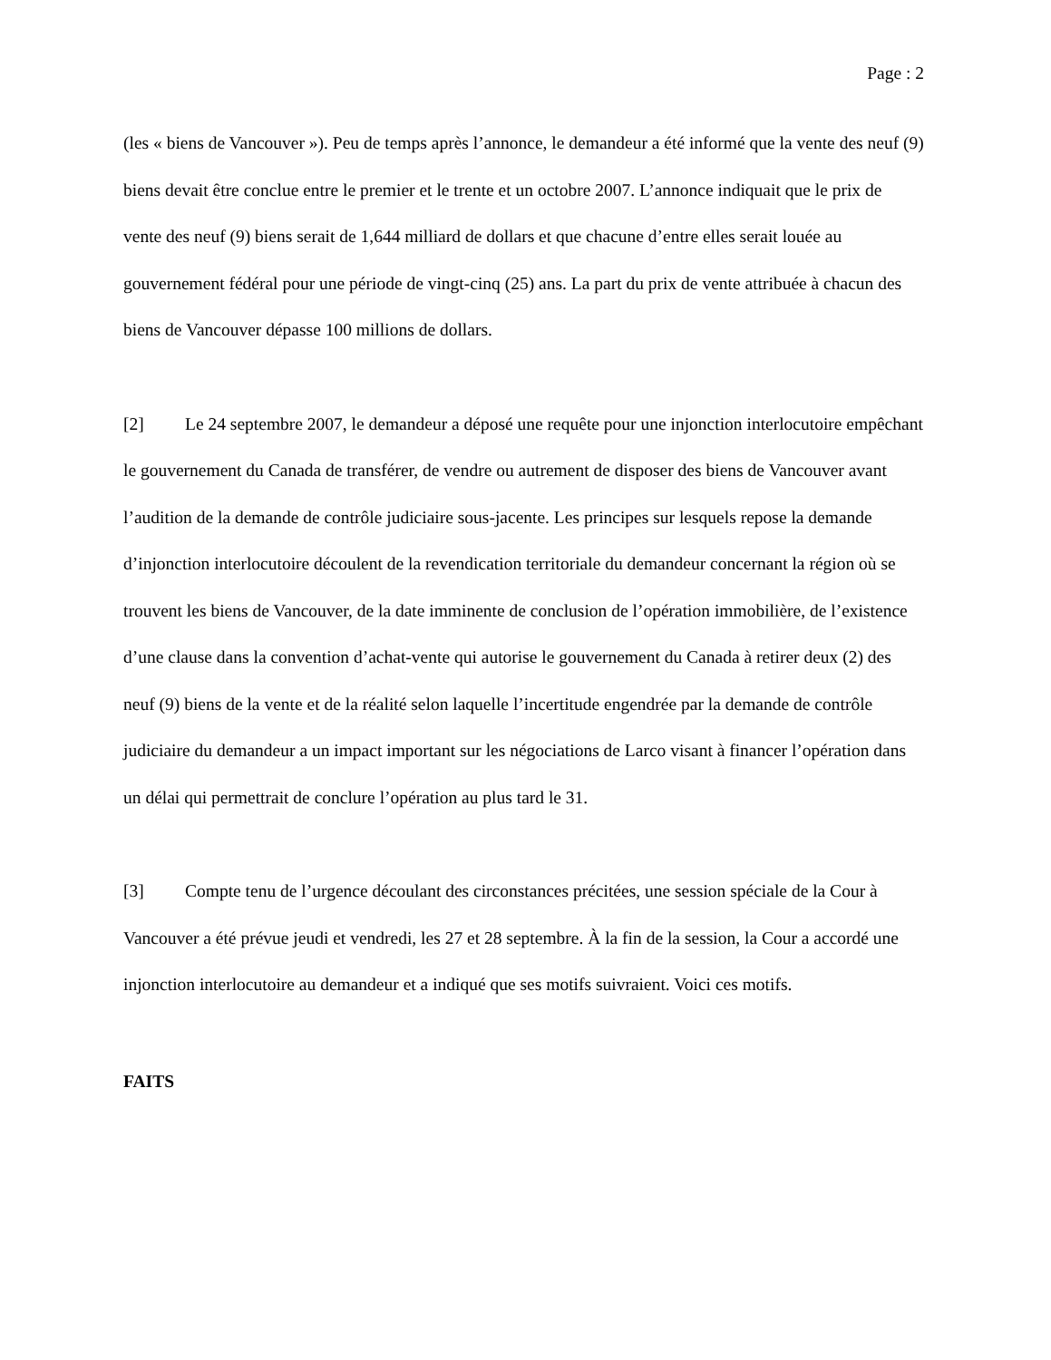Page : 2
(les « biens de Vancouver »). Peu de temps après l’annonce, le demandeur a été informé que la vente des neuf (9) biens devait être conclue entre le premier et le trente et un octobre 2007. L’annonce indiquait que le prix de vente des neuf (9) biens serait de 1,644 milliard de dollars et que chacune d’entre elles serait louée au gouvernement fédéral pour une période de vingt-cinq (25) ans. La part du prix de vente attribuée à chacun des biens de Vancouver dépasse 100 millions de dollars.
[2] Le 24 septembre 2007, le demandeur a déposé une requête pour une injonction interlocutoire empêchant le gouvernement du Canada de transférer, de vendre ou autrement de disposer des biens de Vancouver avant l’audition de la demande de contrôle judiciaire sous-jacente. Les principes sur lesquels repose la demande d’injonction interlocutoire découlent de la revendication territoriale du demandeur concernant la région où se trouvent les biens de Vancouver, de la date imminente de conclusion de l’opération immobilière, de l’existence d’une clause dans la convention d’achat-vente qui autorise le gouvernement du Canada à retirer deux (2) des neuf (9) biens de la vente et de la réalité selon laquelle l’incertitude engendrée par la demande de contrôle judiciaire du demandeur a un impact important sur les négociations de Larco visant à financer l’opération dans un délai qui permettrait de conclure l’opération au plus tard le 31.
[3] Compte tenu de l’urgence découlant des circonstances précitées, une session spéciale de la Cour à Vancouver a été prévue jeudi et vendredi, les 27 et 28 septembre. À la fin de la session, la Cour a accordé une injonction interlocutoire au demandeur et a indiqué que ses motifs suivraient. Voici ces motifs.
FAITS